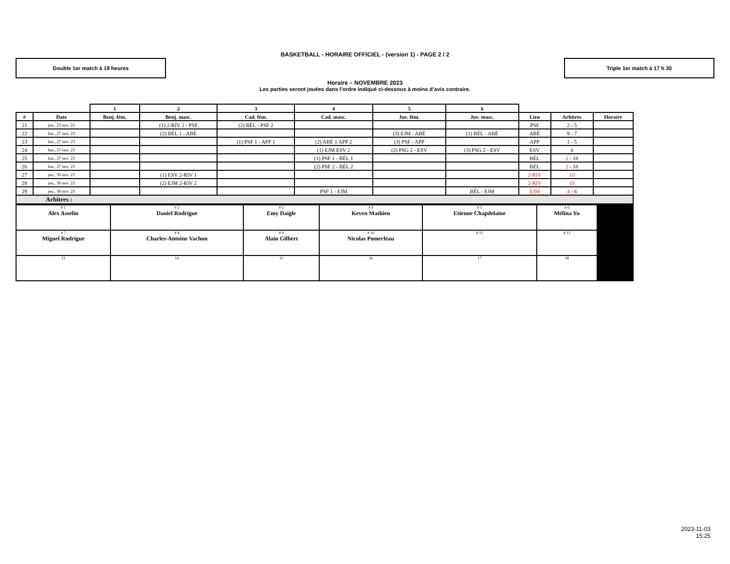BASKETBALL - HORAIRE OFFICIEL - (version 1) - PAGE 2 / 2
Double 1er match à 18 heures Triple 1er match à 17 h 30
Horaire – NOVEMBRE 2023
Les parties seront jouées dans l’ordre indiqué ci-dessous à moins d’avis contraire.
| | | 1 | 2 | 3 | 4 | 5 | 6 | | | |
| --- | --- | --- | --- | --- | --- | --- | --- | --- | --- | --- |
| # | Date | Benj. fém. | Benj. masc. | Cad. fém. | Cad. masc. | Juv. fém. | Juv. masc. | Lieu | Arbitres | Horaire |
| 21 | jeu., 23 nov. 23 | | (1) 2-RIV 2 - PSF | (2) BÉL - PSF 2 | | | | PSF | 2 - 5 | |
| 22 | lun., 27 nov. 23 | | (2) BÉL 1 - ABÉ | | | (3) EJM - ABÉ | (1) BÉL - ABÉ | ABÉ | 9 - 7 | |
| 23 | lun., 27 nov. 23 | | | (1) PSF 1 - APP 1 | (2) ABÉ 1 APP 2 | (3) PSF - APP | | APP | 1 - 5 | |
| 24 | lun., 27 nov. 23 | | | | (1) EJM ESV 2 | (2) PSG 2 - ESV | (3) PSG 2 - ESV | ESV | 4 | |
| 25 | lun., 27 nov. 23 | | | | (1) PSF 1 - BÉL 1 | | | BÉL | 2 - 18 | |
| 26 | lun., 27 nov. 23 | | | | (2) PSF 2 - BÉL 2 | | | BÉL | 2 - 18 | |
| 27 | jeu., 30 nov. 23 | | (1) ESV 2-RIV 1 | | | | | 2-RIV | 10 | |
| 28 | jeu., 30 nov. 23 | | (2) EJM 2-RIV 2 | | | | | 2-RIV | 10 | |
| 29 | jeu., 30 nov. 23 | | | | PSF 1 - EJM | | BÉL - EJM | EJM | 4 - 6 | |
| Arbitres : | | | | | | | | | | |
| # 1 Alex Asselin | # 2 Daniel Rodrigue | # 3 Emy Daigle | # 4 Keven Mathieu | # 5 Etienne Chapdelaine | # 6 Mélina Yu | |
| # 7 Miguel Rodrigue | # 8 Charles-Antoine Vachon | # 9 Alain Gilbert | # 10 Nicolas Pomerleau | # 11 | # 12 | |
| 13 | 14 | 15 | 16 | 17 | 18 | |
2023-11-03
15:25